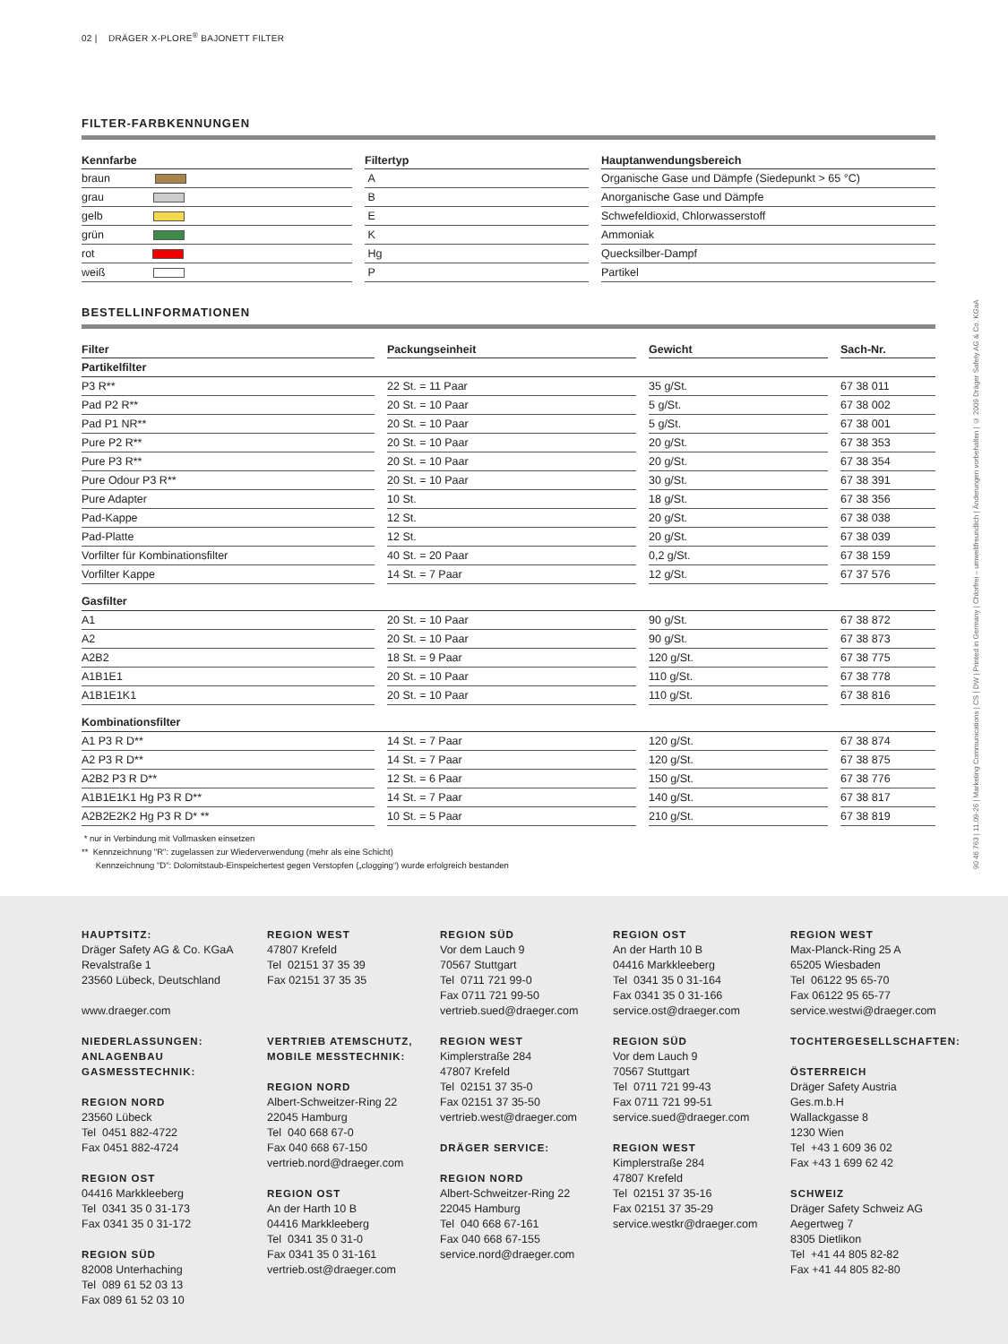02 | DRÄGER X-PLORE<sup>®</sup> BAJONETT FILTER
FILTER-FARBKENNUNGEN
| Kennfarbe | | Filtertyp | | Hauptanwendungsbereich |
| --- | --- | --- | --- | --- |
| braun | | A | | Organische Gase und Dämpfe (Siedepunkt > 65 °C) |
| grau | | B | | Anorganische Gase und Dämpfe |
| gelb | | E | | Schwefeldioxid, Chlorwasserstoff |
| grün | | K | | Ammoniak |
| rot | | Hg | | Quecksilber-Dampf |
| weiß | | P | | Partikel |
BESTELLINFORMATIONEN
| Filter | | Packungseinheit | | Gewicht | | Sach-Nr. |
| --- | --- | --- | --- | --- | --- | --- |
| Partikelfilter | | | | | | |
| P3 R** | | 22 St. = 11 Paar | | 35 g/St. | | 67 38 011 |
| Pad P2 R** | | 20 St. = 10 Paar | | 5 g/St. | | 67 38 002 |
| Pad P1 NR** | | 20 St. = 10 Paar | | 5 g/St. | | 67 38 001 |
| Pure P2 R** | | 20 St. = 10 Paar | | 20 g/St. | | 67 38 353 |
| Pure P3 R** | | 20 St. = 10 Paar | | 20 g/St. | | 67 38 354 |
| Pure Odour P3 R** | | 20 St. = 10 Paar | | 30 g/St. | | 67 38 391 |
| Pure Adapter | | 10 St. | | 18 g/St. | | 67 38 356 |
| Pad-Kappe | | 12 St. | | 20 g/St. | | 67 38 038 |
| Pad-Platte | | 12 St. | | 20 g/St. | | 67 38 039 |
| Vorfilter für Kombinationsfilter | | 40 St. = 20 Paar | | 0,2 g/St. | | 67 38 159 |
| Vorfilter Kappe | | 14 St. = 7 Paar | | 12 g/St. | | 67 37 576 |
| Gasfilter | | | | | | |
| A1 | | 20 St. = 10 Paar | | 90 g/St. | | 67 38 872 |
| A2 | | 20 St. = 10 Paar | | 90 g/St. | | 67 38 873 |
| A2B2 | | 18 St. = 9 Paar | | 120 g/St. | | 67 38 775 |
| A1B1E1 | | 20 St. = 10 Paar | | 110 g/St. | | 67 38 778 |
| A1B1E1K1 | | 20 St. = 10 Paar | | 110 g/St. | | 67 38 816 |
| Kombinationsfilter | | | | | | |
| A1 P3 R D** | | 14 St. = 7 Paar | | 120 g/St. | | 67 38 874 |
| A2 P3 R D** | | 14 St. = 7 Paar | | 120 g/St. | | 67 38 875 |
| A2B2 P3 R D** | | 12 St. = 6 Paar | | 150 g/St. | | 67 38 776 |
| A1B1E1K1 Hg P3 R D** | | 14 St. = 7 Paar | | 140 g/St. | | 67 38 817 |
| A2B2E2K2 Hg P3 R D* ** | | 10 St. = 5 Paar | | 210 g/St. | | 67 38 819 |
* nur in Verbindung mit Vollmasken einsetzen
** Kennzeichnung "R": zugelassen zur Wiederverwendung (mehr als eine Schicht)
Kennzeichnung "D": Dolomitstaub-Einspeichertest gegen Verstopfen („clogging“) wurde erfolgreich bestanden
90 46 763 | 11.09-26 | Marketing Communications | CS | DW | Printed in Germany | Chlorfrei – umweltfreundlich | Änderungen vorbehalten | © 2009 Dräger Safety AG & Co. KGaA
HAUPTSITZ:
Dräger Safety AG & Co. KGaA
Revalstraße 1
23560 Lübeck, Deutschland
www.draeger.com
NIEDERLASSUNGEN:
ANLAGENBAU
GASMESSTECHNIK:
REGION NORD
23560 Lübeck
Tel 0451 882-4722
Fax 0451 882-4724
REGION OST
04416 Markkleeberg
Tel 0341 35 0 31-173
Fax 0341 35 0 31-172
REGION SÜD
82008 Unterhaching
Tel 089 61 52 03 13
Fax 089 61 52 03 10
REGION WEST
47807 Krefeld
Tel 02151 37 35 39
Fax 02151 37 35 35
VERTRIEB ATEMSCHUTZ,
MOBILE MESSTECHNIK:
REGION NORD
Albert-Schweitzer-Ring 22
22045 Hamburg
Tel 040 668 67-0
Fax 040 668 67-150
vertrieb.nord@draeger.com
REGION OST
An der Harth 10 B
04416 Markkleeberg
Tel 0341 35 0 31-0
Fax 0341 35 0 31-161
vertrieb.ost@draeger.com
REGION SÜD
Vor dem Lauch 9
70567 Stuttgart
Tel 0711 721 99-0
Fax 0711 721 99-50
vertrieb.sued@draeger.com
REGION WEST
Kimplerstraße 284
47807 Krefeld
Tel 02151 37 35-0
Fax 02151 37 35-50
vertrieb.west@draeger.com
DRÄGER SERVICE:
REGION NORD
Albert-Schweitzer-Ring 22
22045 Hamburg
Tel 040 668 67-161
Fax 040 668 67-155
service.nord@draeger.com
REGION OST
An der Harth 10 B
04416 Markkleeberg
Tel 0341 35 0 31-164
Fax 0341 35 0 31-166
service.ost@draeger.com
REGION SÜD
Vor dem Lauch 9
70567 Stuttgart
Tel 0711 721 99-43
Fax 0711 721 99-51
service.sued@draeger.com
REGION WEST
Kimplerstraße 284
47807 Krefeld
Tel 02151 37 35-16
Fax 02151 37 35-29
service.westkr@draeger.com
REGION WEST
Max-Planck-Ring 25 A
65205 Wiesbaden
Tel 06122 95 65-70
Fax 06122 95 65-77
service.westwi@draeger.com
TOCHTERGESELLSCHAFTEN:
ÖSTERREICH
Dräger Safety Austria
Ges.m.b.H
Wallackgasse 8
1230 Wien
Tel +43 1 609 36 02
Fax +43 1 699 62 42
SCHWEIZ
Dräger Safety Schweiz AG
Aegertweg 7
8305 Dietlikon
Tel +41 44 805 82-82
Fax +41 44 805 82-80